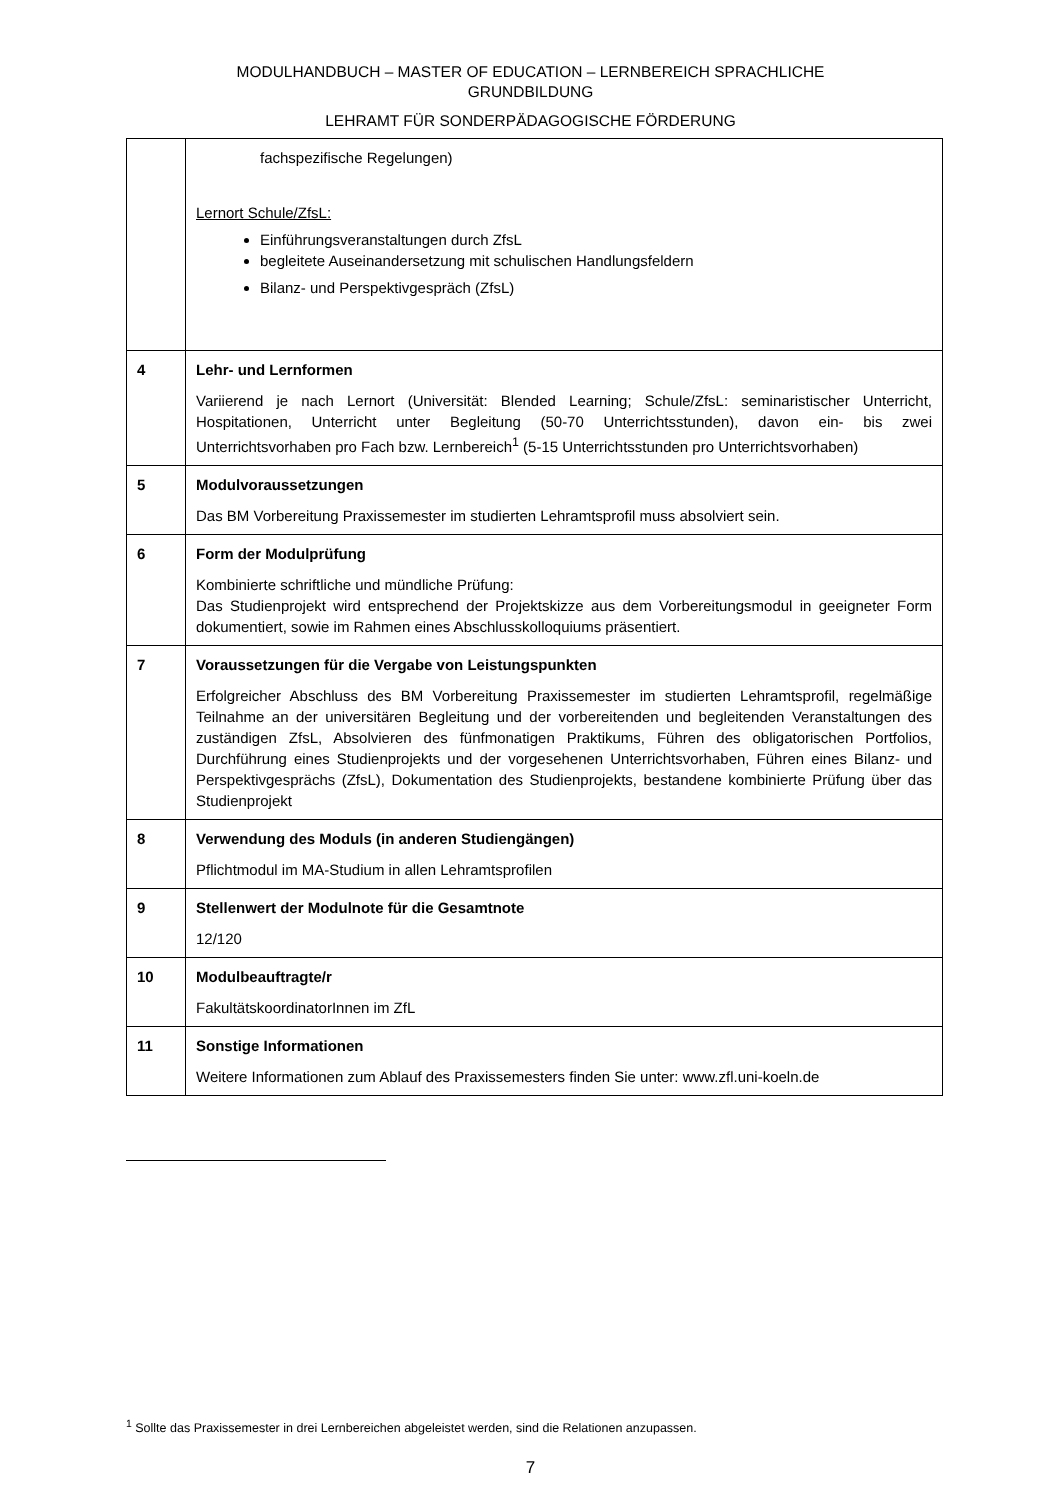MODULHANDBUCH – MASTER OF EDUCATION – LERNBEREICH SPRACHLICHE
GRUNDBILDUNG
LEHRAMT FÜR SONDERPÄDAGOGISCHE FÖRDERUNG
| | fachspezifische Regelungen) Lernort Schule/ZfsL: Einführungsveranstaltungen durch ZfsL begleitete Auseinandersetzung mit schulischen Handlungsfeldern Bilanz- und Perspektivgespräch (ZfsL) |
| 4 | Lehr- und Lernformen Variierend je nach Lernort (Universität: Blended Learning; Schule/ZfsL: seminaristischer Unterricht, Hospitationen, Unterricht unter Begleitung (50-70 Unterrichtsstunden), davon ein- bis zwei Unterrichtsvorhaben pro Fach bzw. Lernbereich<sup>1</sup> (5-15 Unterrichtsstunden pro Unterrichtsvorhaben) |
| 5 | Modulvoraussetzungen Das BM Vorbereitung Praxissemester im studierten Lehramtsprofil muss absolviert sein. |
| 6 | Form der Modulprüfung Kombinierte schriftliche und mündliche Prüfung: Das Studienprojekt wird entsprechend der Projektskizze aus dem Vorbereitungsmodul in geeigneter Form dokumentiert, sowie im Rahmen eines Abschlusskolloquiums präsentiert. |
| 7 | Voraussetzungen für die Vergabe von Leistungspunkten Erfolgreicher Abschluss des BM Vorbereitung Praxissemester im studierten Lehramtsprofil, regelmäßige Teilnahme an der universitären Begleitung und der vorbereitenden und begleitenden Veranstaltungen des zuständigen ZfsL, Absolvieren des fünfmonatigen Praktikums, Führen des obligatorischen Portfolios, Durchführung eines Studienprojekts und der vorgesehenen Unterrichtsvorhaben, Führen eines Bilanz- und Perspektivgesprächs (ZfsL), Dokumentation des Studienprojekts, bestandene kombinierte Prüfung über das Studienprojekt |
| 8 | Verwendung des Moduls (in anderen Studiengängen) Pflichtmodul im MA-Studium in allen Lehramtsprofilen |
| 9 | Stellenwert der Modulnote für die Gesamtnote 12/120 |
| 10 | Modulbeauftragte/r FakultätskoordinatorInnen im ZfL |
| 11 | Sonstige Informationen Weitere Informationen zum Ablauf des Praxissemesters finden Sie unter: www.zfl.uni-koeln.de |
<sup>1</sup> Sollte das Praxissemester in drei Lernbereichen abgeleistet werden, sind die Relationen anzupassen.
7